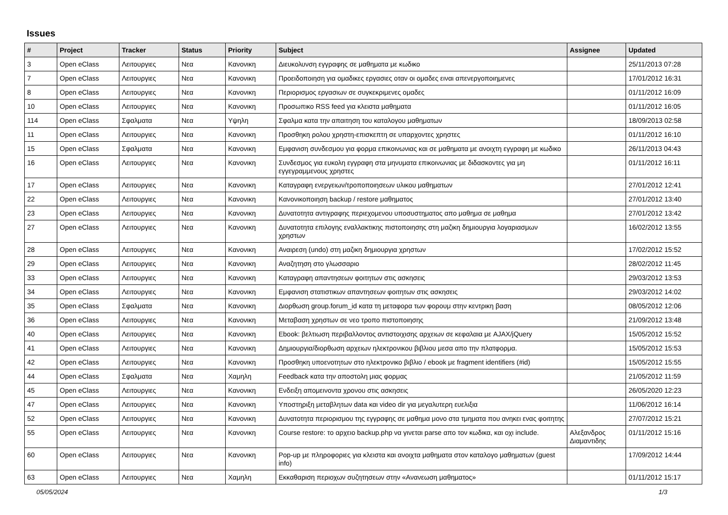Issues
| # | Project | Tracker | Status | Priority | Subject | Assignee | Updated |
| --- | --- | --- | --- | --- | --- | --- | --- |
| 3 | Open eClass | Λειτουργιες | Νεα | Κανονικη | Διευκολυνση εγγραφης σε μαθηματα με κωδικο | | 25/11/2013 07:28 |
| 7 | Open eClass | Λειτουργιες | Νεα | Κανονικη | Προειδοποιηση για ομαδικες εργασιες οταν οι ομαδες ειναι απενεργοποιημενες | | 17/01/2012 16:31 |
| 8 | Open eClass | Λειτουργιες | Νεα | Κανονικη | Περιορισμος εργασιων σε συγκεκριμενες ομαδες | | 01/11/2012 16:09 |
| 10 | Open eClass | Λειτουργιες | Νεα | Κανονικη | Προσωπικο RSS feed για κλειστα μαθηματα | | 01/11/2012 16:05 |
| 114 | Open eClass | Σφαλματα | Νεα | Υψηλη | Σφαλμα κατα την απαιτηση του καταλογου μαθηματων | | 18/09/2013 02:58 |
| 11 | Open eClass | Λειτουργιες | Νεα | Κανονικη | Προσθηκη ρολου χρηστη-επισκεπτη σε υπαρχοντες χρηστες | | 01/11/2012 16:10 |
| 15 | Open eClass | Σφαλματα | Νεα | Κανονικη | Εμφανιση συνδεσμου για φορμα επικοινωνιας και σε μαθηματα με ανοιχτη εγγραφη με κωδικο | | 26/11/2013 04:43 |
| 16 | Open eClass | Λειτουργιες | Νεα | Κανονικη | Συνδεσμος για ευκολη εγγραφη στα μηνυματα επικοινωνιας με διδασκοντες για μη εγγεγραμμενους χρηστες | | 01/11/2012 16:11 |
| 17 | Open eClass | Λειτουργιες | Νεα | Κανονικη | Καταγραφη ενεργειων/τροποποιησεων υλικου μαθηματων | | 27/01/2012 12:41 |
| 22 | Open eClass | Λειτουργιες | Νεα | Κανονικη | Κανονικοποιηση backup / restore μαθηματος | | 27/01/2012 13:40 |
| 23 | Open eClass | Λειτουργιες | Νεα | Κανονικη | Δυνατοτητα αντιγραφης περιεχομενου υποσυστηματος απο μαθημα σε μαθημα | | 27/01/2012 13:42 |
| 27 | Open eClass | Λειτουργιες | Νεα | Κανονικη | Δυνατοτητα επιλογης εναλλακτικης πιστοποιησης στη μαζικη δημιουργια λογαριασμων χρηστων | | 16/02/2012 13:55 |
| 28 | Open eClass | Λειτουργιες | Νεα | Κανονικη | Αναιρεση (undo) στη μαζικη δημιουργια χρηστων | | 17/02/2012 15:52 |
| 29 | Open eClass | Λειτουργιες | Νεα | Κανονικη | Αναζητηση στο γλωσσαριο | | 28/02/2012 11:45 |
| 33 | Open eClass | Λειτουργιες | Νεα | Κανονικη | Καταγραφη απαντησεων φοιτητων στις ασκησεις | | 29/03/2012 13:53 |
| 34 | Open eClass | Λειτουργιες | Νεα | Κανονικη | Εμφανιση στατιστικων απαντησεων φοιτητων στις ασκησεις | | 29/03/2012 14:02 |
| 35 | Open eClass | Σφαλματα | Νεα | Κανονικη | Διορθωση group.forum_id κατα τη μεταφορα των φορουμ στην κεντρικη βαση | | 08/05/2012 12:06 |
| 36 | Open eClass | Λειτουργιες | Νεα | Κανονικη | Μεταβαση χρηστων σε νεο τροπο πιστοποιησης | | 21/09/2012 13:48 |
| 40 | Open eClass | Λειτουργιες | Νεα | Κανονικη | Ebook: βελτιωση περιβαλλοντος αντιστοιχισης αρχειων σε κεφαλαια με AJAX/jQuery | | 15/05/2012 15:52 |
| 41 | Open eClass | Λειτουργιες | Νεα | Κανονικη | Δημιουργια/διορθωση αρχειων ηλεκτρονικου βιβλιου μεσα απο την πλατφορμα. | | 15/05/2012 15:53 |
| 42 | Open eClass | Λειτουργιες | Νεα | Κανονικη | Προσθηκη υποενοτητων στο ηλεκτρονικο βιβλιο / ebook με fragment identifiers (#id) | | 15/05/2012 15:55 |
| 44 | Open eClass | Σφαλματα | Νεα | Χαμηλη | Feedback κατα την αποστολη μιας φορμας | | 21/05/2012 11:59 |
| 45 | Open eClass | Λειτουργιες | Νεα | Κανονικη | Ενδειξη απομεινοντα χρονου στις ασκησεις | | 26/05/2020 12:23 |
| 47 | Open eClass | Λειτουργιες | Νεα | Κανονικη | Υποστηριξη μεταβλητων data και video dir για μεγαλυτερη ευελιξια | | 11/06/2012 16:14 |
| 52 | Open eClass | Λειτουργιες | Νεα | Κανονικη | Δυνατοτητα περιορισμου της εγγραφης σε μαθημα μονο στα τμηματα που ανηκει ενας φοιτητης | | 27/07/2012 15:21 |
| 55 | Open eClass | Λειτουργιες | Νεα | Κανονικη | Course restore: το αρχειο backup.php να γινεται parse απο τον κωδικα, και οχι include. | Αλεξανδρος Διαμαντιδης | 01/11/2012 15:16 |
| 60 | Open eClass | Λειτουργιες | Νεα | Κανονικη | Pop-up με πληροφοριες για κλειστα και ανοιχτα μαθηματα στον καταλογο μαθηματων (guest info) | | 17/09/2012 14:44 |
| 63 | Open eClass | Λειτουργιες | Νεα | Χαμηλη | Εκκαθαριση περιοχων συζητησεων στην «Ανανεωση μαθηματος» | | 01/11/2012 15:17 |
05/05/2024 1/3